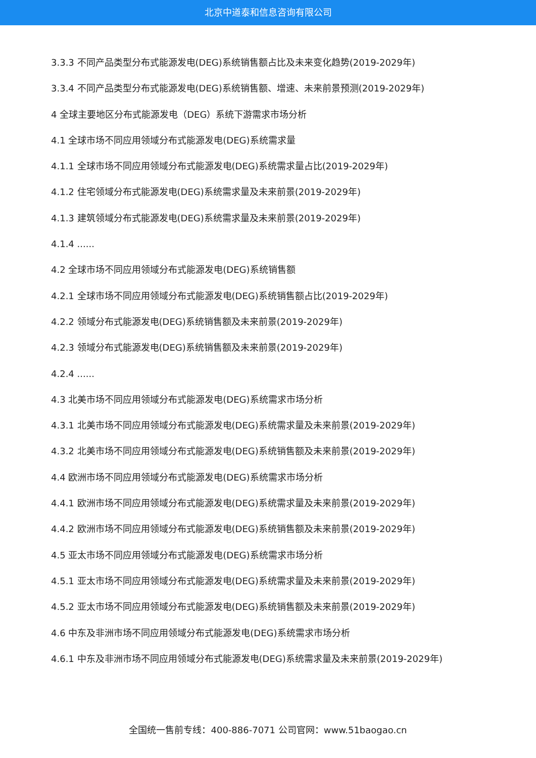北京中道泰和信息咨询有限公司
3.3.3 不同产品类型分布式能源发电(DEG)系统销售额占比及未来变化趋势(2019-2029年)
3.3.4 不同产品类型分布式能源发电(DEG)系统销售额、增速、未来前景预测(2019-2029年)
4 全球主要地区分布式能源发电（DEG）系统下游需求市场分析
4.1 全球市场不同应用领域分布式能源发电(DEG)系统需求量
4.1.1 全球市场不同应用领域分布式能源发电(DEG)系统需求量占比(2019-2029年)
4.1.2 住宅领域分布式能源发电(DEG)系统需求量及未来前景(2019-2029年)
4.1.3 建筑领域分布式能源发电(DEG)系统需求量及未来前景(2019-2029年)
4.1.4 ......
4.2 全球市场不同应用领域分布式能源发电(DEG)系统销售额
4.2.1 全球市场不同应用领域分布式能源发电(DEG)系统销售额占比(2019-2029年)
4.2.2 领域分布式能源发电(DEG)系统销售额及未来前景(2019-2029年)
4.2.3 领域分布式能源发电(DEG)系统销售额及未来前景(2019-2029年)
4.2.4 ......
4.3 北美市场不同应用领域分布式能源发电(DEG)系统需求市场分析
4.3.1 北美市场不同应用领域分布式能源发电(DEG)系统需求量及未来前景(2019-2029年)
4.3.2 北美市场不同应用领域分布式能源发电(DEG)系统销售额及未来前景(2019-2029年)
4.4 欧洲市场不同应用领域分布式能源发电(DEG)系统需求市场分析
4.4.1 欧洲市场不同应用领域分布式能源发电(DEG)系统需求量及未来前景(2019-2029年)
4.4.2 欧洲市场不同应用领域分布式能源发电(DEG)系统销售额及未来前景(2019-2029年)
4.5 亚太市场不同应用领域分布式能源发电(DEG)系统需求市场分析
4.5.1 亚太市场不同应用领域分布式能源发电(DEG)系统需求量及未来前景(2019-2029年)
4.5.2 亚太市场不同应用领域分布式能源发电(DEG)系统销售额及未来前景(2019-2029年)
4.6 中东及非洲市场不同应用领域分布式能源发电(DEG)系统需求市场分析
4.6.1 中东及非洲市场不同应用领域分布式能源发电(DEG)系统需求量及未来前景(2019-2029年)
全国统一售前专线：400-886-7071 公司官网：www.51baogao.cn